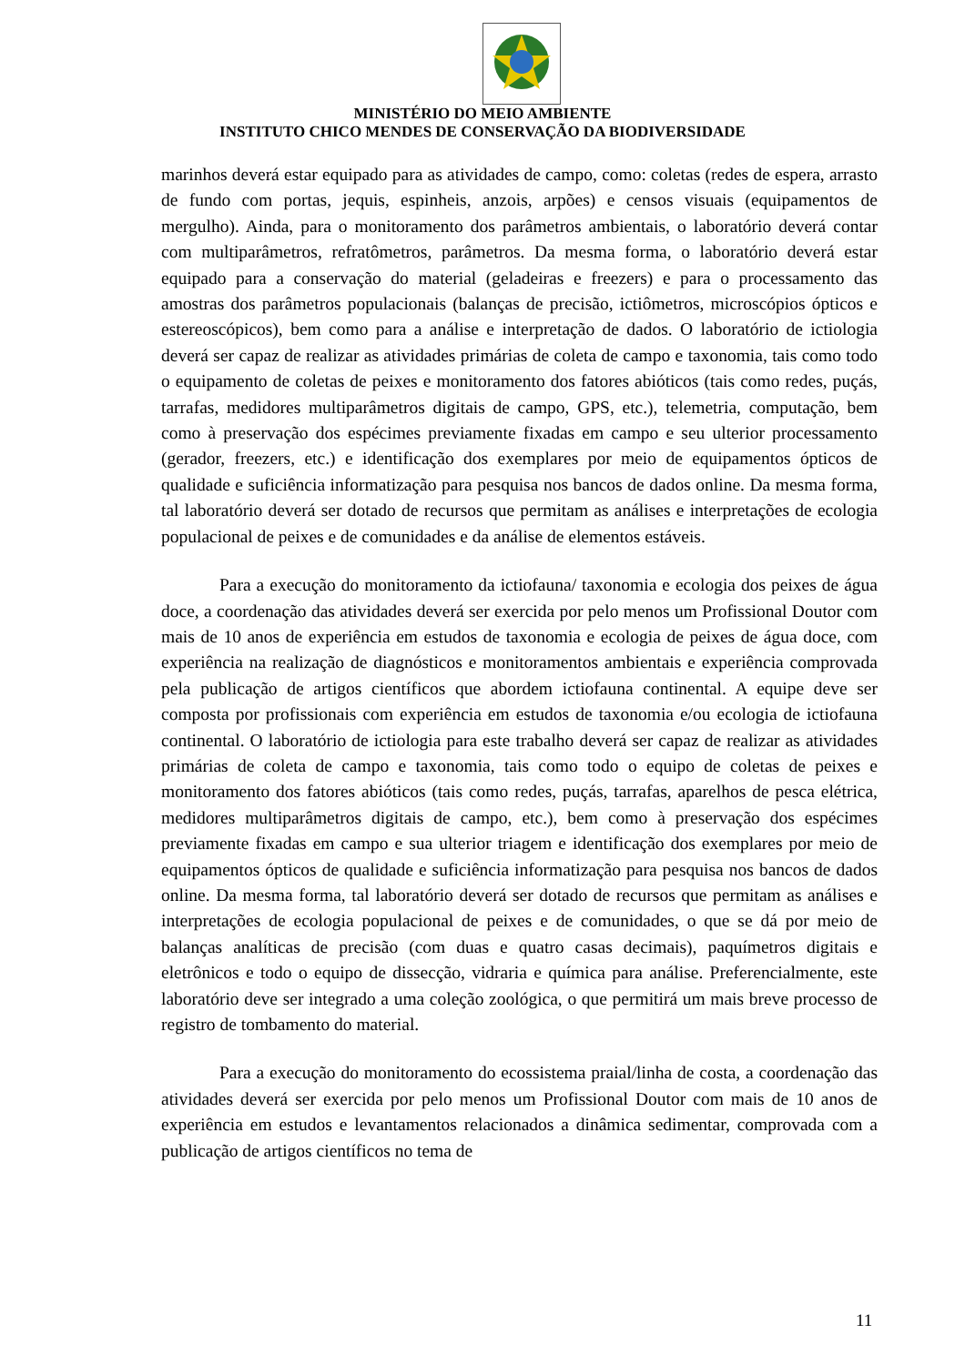MINISTÉRIO DO MEIO AMBIENTE
INSTITUTO CHICO MENDES DE CONSERVAÇÃO DA BIODIVERSIDADE
marinhos deverá estar equipado para as atividades de campo, como: coletas (redes de espera, arrasto de fundo com portas, jequis, espinheis, anzois, arpões) e censos visuais (equipamentos de mergulho). Ainda, para o monitoramento dos parâmetros ambientais, o laboratório deverá contar com multiparâmetros, refratômetros, parâmetros. Da mesma forma, o laboratório deverá estar equipado para a conservação do material (geladeiras e freezers) e para o processamento das amostras dos parâmetros populacionais (balanças de precisão, ictiômetros, microscópios ópticos e estereoscópicos), bem como para a análise e interpretação de dados. O laboratório de ictiologia deverá ser capaz de realizar as atividades primárias de coleta de campo e taxonomia, tais como todo o equipamento de coletas de peixes e monitoramento dos fatores abióticos (tais como redes, puçás, tarrafas, medidores multiparâmetros digitais de campo, GPS, etc.), telemetria, computação, bem como à preservação dos espécimes previamente fixadas em campo e seu ulterior processamento (gerador, freezers, etc.) e identificação dos exemplares por meio de equipamentos ópticos de qualidade e suficiência informatização para pesquisa nos bancos de dados online. Da mesma forma, tal laboratório deverá ser dotado de recursos que permitam as análises e interpretações de ecologia populacional de peixes e de comunidades e da análise de elementos estáveis.
Para a execução do monitoramento da ictiofauna/ taxonomia e ecologia dos peixes de água doce, a coordenação das atividades deverá ser exercida por pelo menos um Profissional Doutor com mais de 10 anos de experiência em estudos de taxonomia e ecologia de peixes de água doce, com experiência na realização de diagnósticos e monitoramentos ambientais e experiência comprovada pela publicação de artigos científicos que abordem ictiofauna continental. A equipe deve ser composta por profissionais com experiência em estudos de taxonomia e/ou ecologia de ictiofauna continental. O laboratório de ictiologia para este trabalho deverá ser capaz de realizar as atividades primárias de coleta de campo e taxonomia, tais como todo o equipo de coletas de peixes e monitoramento dos fatores abióticos (tais como redes, puçás, tarrafas, aparelhos de pesca elétrica, medidores multiparâmetros digitais de campo, etc.), bem como à preservação dos espécimes previamente fixadas em campo e sua ulterior triagem e identificação dos exemplares por meio de equipamentos ópticos de qualidade e suficiência informatização para pesquisa nos bancos de dados online. Da mesma forma, tal laboratório deverá ser dotado de recursos que permitam as análises e interpretações de ecologia populacional de peixes e de comunidades, o que se dá por meio de balanças analíticas de precisão (com duas e quatro casas decimais), paquímetros digitais e eletrônicos e todo o equipo de dissecção, vidraria e química para análise. Preferencialmente, este laboratório deve ser integrado a uma coleção zoológica, o que permitirá um mais breve processo de registro de tombamento do material.
Para a execução do monitoramento do ecossistema praial/linha de costa, a coordenação das atividades deverá ser exercida por pelo menos um Profissional Doutor com mais de 10 anos de experiência em estudos e levantamentos relacionados a dinâmica sedimentar, comprovada com a publicação de artigos científicos no tema de
11